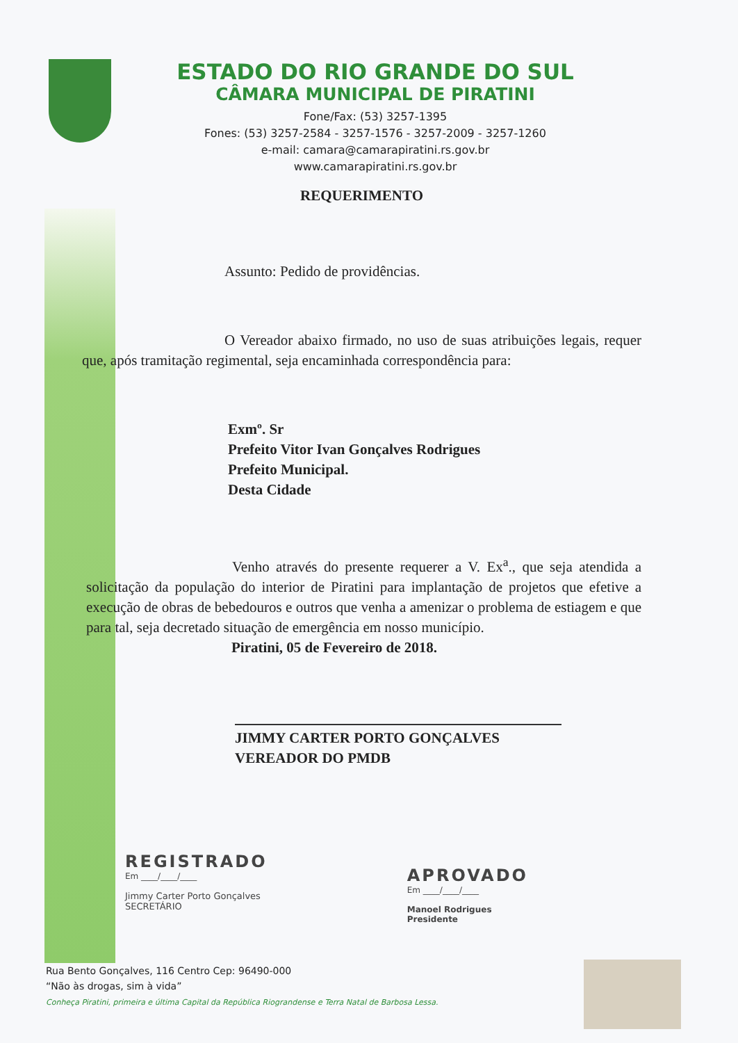ESTADO DO RIO GRANDE DO SUL
CÂMARA MUNICIPAL DE PIRATINI
Fone/Fax: (53) 3257-1395
Fones: (53) 3257-2584 - 3257-1576 - 3257-2009 - 3257-1260
e-mail: camara@camarapiratini.rs.gov.br
www.camarapiratini.rs.gov.br
REQUERIMENTO
Assunto: Pedido de providências.
O Vereador abaixo firmado, no uso de suas atribuições legais, requer que, após tramitação regimental, seja encaminhada correspondência para:
Exmº. Sr
Prefeito Vitor Ivan Gonçalves Rodrigues
Prefeito Municipal.
Desta Cidade
Venho através do presente requerer a V. Ex<sup>a</sup>., que seja atendida a solicitação da população do interior de Piratini para implantação de projetos que efetive a execução de obras de bebedouros e outros que venha a amenizar o problema de estiagem e que para tal, seja decretado situação de emergência em nosso município.
Piratini, 05 de Fevereiro de 2018.
JIMMY CARTER PORTO GONÇALVES
VEREADOR DO PMDB
REGISTRADO
Em ____/____/____
Jimmy Carter Porto Gonçalves
SECRETÁRIO
APROVADO
Em ____/____/____
Manoel Rodrigues
Presidente
Rua Bento Gonçalves, 116 Centro Cep: 96490-000
“Não às drogas, sim à vida”
Conheça Piratini, primeira e última Capital da República Riograndense e Terra Natal de Barbosa Lessa.